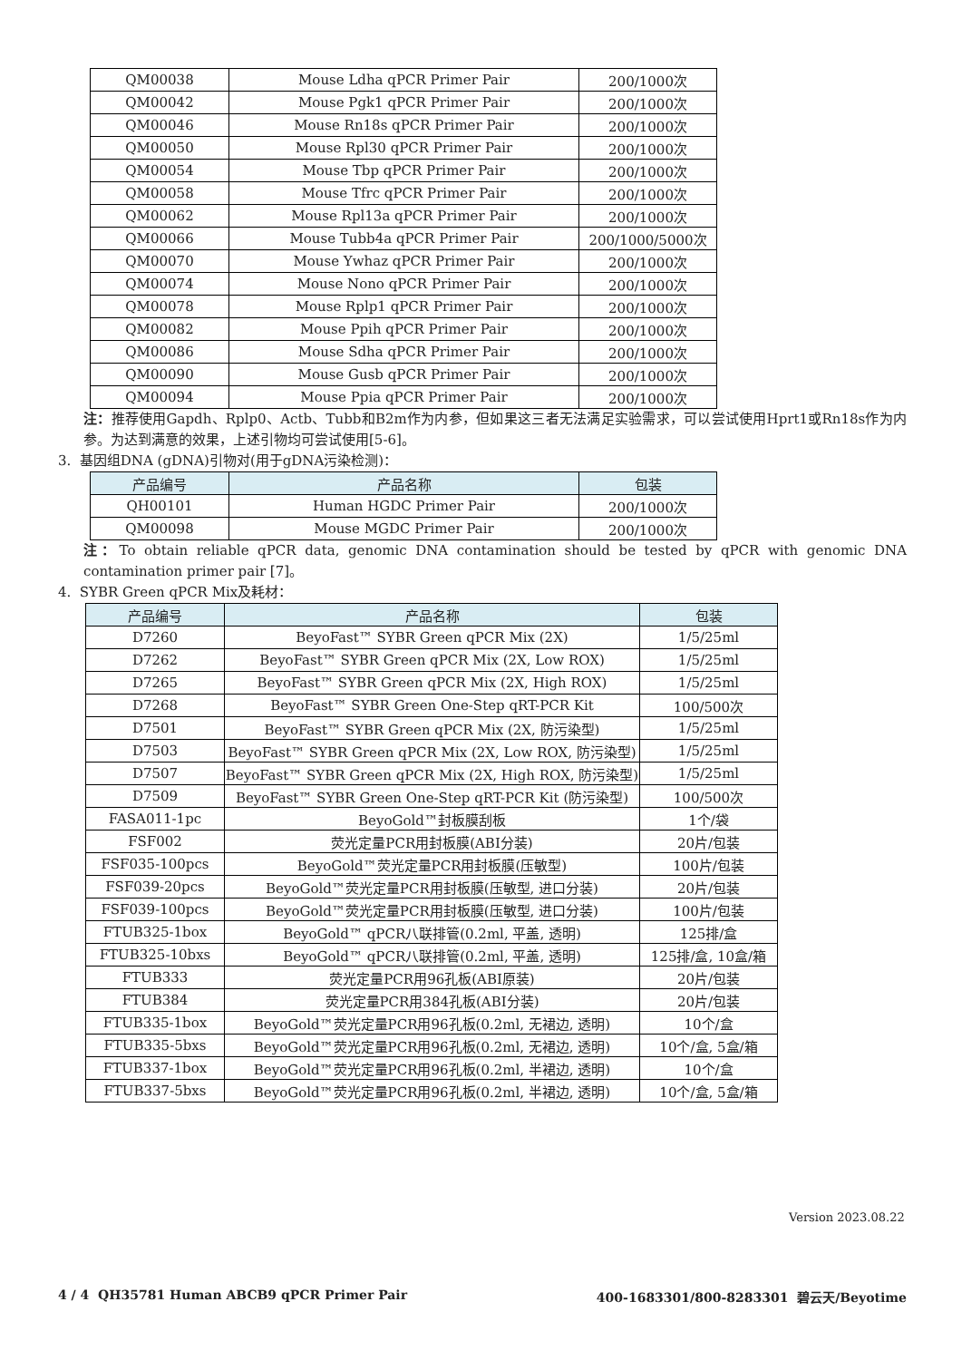| QM00038 | Mouse Ldha qPCR Primer Pair | 200/1000次 |
| QM00042 | Mouse Pgk1 qPCR Primer Pair | 200/1000次 |
| QM00046 | Mouse Rn18s qPCR Primer Pair | 200/1000次 |
| QM00050 | Mouse Rpl30 qPCR Primer Pair | 200/1000次 |
| QM00054 | Mouse Tbp qPCR Primer Pair | 200/1000次 |
| QM00058 | Mouse Tfrc qPCR Primer Pair | 200/1000次 |
| QM00062 | Mouse Rpl13a qPCR Primer Pair | 200/1000次 |
| QM00066 | Mouse Tubb4a qPCR Primer Pair | 200/1000/5000次 |
| QM00070 | Mouse Ywhaz qPCR Primer Pair | 200/1000次 |
| QM00074 | Mouse Nono qPCR Primer Pair | 200/1000次 |
| QM00078 | Mouse Rplp1 qPCR Primer Pair | 200/1000次 |
| QM00082 | Mouse Ppih qPCR Primer Pair | 200/1000次 |
| QM00086 | Mouse Sdha qPCR Primer Pair | 200/1000次 |
| QM00090 | Mouse Gusb qPCR Primer Pair | 200/1000次 |
| QM00094 | Mouse Ppia qPCR Primer Pair | 200/1000次 |
注：推荐使用Gapdh、Rplp0、Actb、Tubb和B2m作为内参，但如果这三者无法满足实验需求，可以尝试使用Hprt1或Rn18s作为内参。为达到满意的效果，上述引物均可尝试使用[5-6]。
3. 基因组DNA (gDNA)引物对(用于gDNA污染检测)：
| 产品编号 | 产品名称 | 包装 |
| --- | --- | --- |
| QH00101 | Human HGDC Primer Pair | 200/1000次 |
| QM00098 | Mouse MGDC Primer Pair | 200/1000次 |
注：To obtain reliable qPCR data, genomic DNA contamination should be tested by qPCR with genomic DNA contamination primer pair [7]。
4. SYBR Green qPCR Mix及耗材：
| 产品编号 | 产品名称 | 包装 |
| --- | --- | --- |
| D7260 | BeyoFast™ SYBR Green qPCR Mix (2X) | 1/5/25ml |
| D7262 | BeyoFast™ SYBR Green qPCR Mix (2X, Low ROX) | 1/5/25ml |
| D7265 | BeyoFast™ SYBR Green qPCR Mix (2X, High ROX) | 1/5/25ml |
| D7268 | BeyoFast™ SYBR Green One-Step qRT-PCR Kit | 100/500次 |
| D7501 | BeyoFast™ SYBR Green qPCR Mix (2X, 防污染型) | 1/5/25ml |
| D7503 | BeyoFast™ SYBR Green qPCR Mix (2X, Low ROX, 防污染型) | 1/5/25ml |
| D7507 | BeyoFast™ SYBR Green qPCR Mix (2X, High ROX, 防污染型) | 1/5/25ml |
| D7509 | BeyoFast™ SYBR Green One-Step qRT-PCR Kit (防污染型) | 100/500次 |
| FASA011-1pc | BeyoGold™封板膜刮板 | 1个/袋 |
| FSF002 | 荧光定量PCR用封板膜(ABI分装) | 20片/包装 |
| FSF035-100pcs | BeyoGold™荧光定量PCR用封板膜(压敏型) | 100片/包装 |
| FSF039-20pcs | BeyoGold™荧光定量PCR用封板膜(压敏型, 进口分装) | 20片/包装 |
| FSF039-100pcs | BeyoGold™荧光定量PCR用封板膜(压敏型, 进口分装) | 100片/包装 |
| FTUB325-1box | BeyoGold™ qPCR八联排管(0.2ml, 平盖, 透明) | 125排/盒 |
| FTUB325-10bxs | BeyoGold™ qPCR八联排管(0.2ml, 平盖, 透明) | 125排/盒, 10盒/箱 |
| FTUB333 | 荧光定量PCR用96孔板(ABI原装) | 20片/包装 |
| FTUB384 | 荧光定量PCR用384孔板(ABI分装) | 20片/包装 |
| FTUB335-1box | BeyoGold™荧光定量PCR用96孔板(0.2ml, 无裙边, 透明) | 10个/盒 |
| FTUB335-5bxs | BeyoGold™荧光定量PCR用96孔板(0.2ml, 无裙边, 透明) | 10个/盒, 5盒/箱 |
| FTUB337-1box | BeyoGold™荧光定量PCR用96孔板(0.2ml, 半裙边, 透明) | 10个/盒 |
| FTUB337-5bxs | BeyoGold™荧光定量PCR用96孔板(0.2ml, 半裙边, 透明) | 10个/盒, 5盒/箱 |
Version 2023.08.22
4 / 4 QH35781 Human ABCB9 qPCR Primer Pair 400-1683301/800-8283301 碧云天/Beyotime